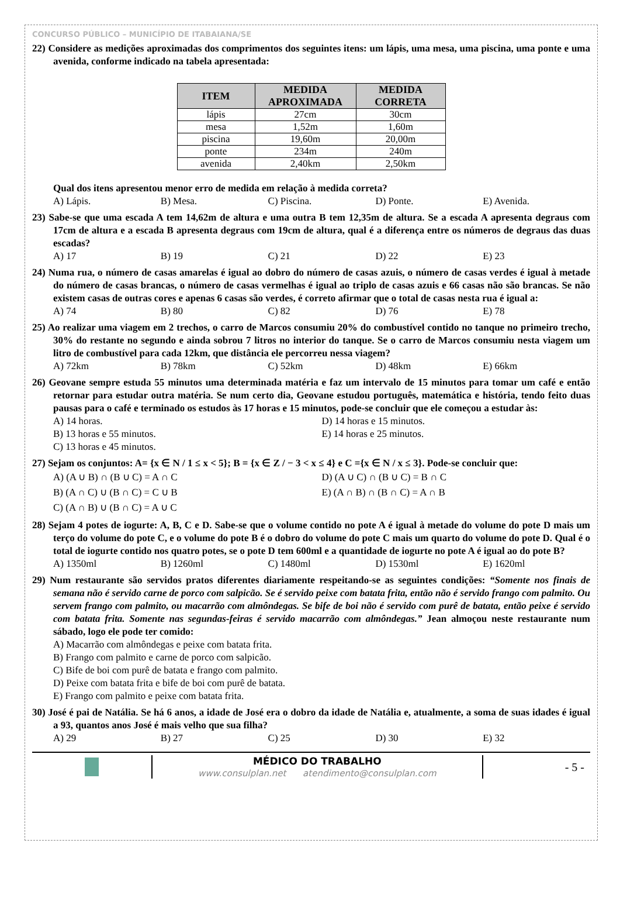CONCURSO PÚBLICO – MUNICÍPIO DE ITABAIANA/SE
22) Considere as medições aproximadas dos comprimentos dos seguintes itens: um lápis, uma mesa, uma piscina, uma ponte e uma avenida, conforme indicado na tabela apresentada:
| ITEM | MEDIDA APROXIMADA | MEDIDA CORRETA |
| --- | --- | --- |
| lápis | 27cm | 30cm |
| mesa | 1,52m | 1,60m |
| piscina | 19,60m | 20,00m |
| ponte | 234m | 240m |
| avenida | 2,40km | 2,50km |
Qual dos itens apresentou menor erro de medida em relação à medida correta?
A) Lápis. B) Mesa. C) Piscina. D) Ponte. E) Avenida.
23) Sabe-se que uma escada A tem 14,62m de altura e uma outra B tem 12,35m de altura. Se a escada A apresenta degraus com 17cm de altura e a escada B apresenta degraus com 19cm de altura, qual é a diferença entre os números de degraus das duas escadas?
A) 17 B) 19 C) 21 D) 22 E) 23
24) Numa rua, o número de casas amarelas é igual ao dobro do número de casas azuis, o número de casas verdes é igual à metade do número de casas brancas, o número de casas vermelhas é igual ao triplo de casas azuis e 66 casas não são brancas. Se não existem casas de outras cores e apenas 6 casas são verdes, é correto afirmar que o total de casas nesta rua é igual a:
A) 74 B) 80 C) 82 D) 76 E) 78
25) Ao realizar uma viagem em 2 trechos, o carro de Marcos consumiu 20% do combustível contido no tanque no primeiro trecho, 30% do restante no segundo e ainda sobrou 7 litros no interior do tanque. Se o carro de Marcos consumiu nesta viagem um litro de combustível para cada 12km, que distância ele percorreu nessa viagem?
A) 72km B) 78km C) 52km D) 48km E) 66km
26) Geovane sempre estuda 55 minutos uma determinada matéria e faz um intervalo de 15 minutos para tomar um café e então retornar para estudar outra matéria. Se num certo dia, Geovane estudou português, matemática e história, tendo feito duas pausas para o café e terminado os estudos às 17 horas e 15 minutos, pode-se concluir que ele começou a estudar às:
A) 14 horas. D) 14 horas e 15 minutos. B) 13 horas e 55 minutos. E) 14 horas e 25 minutos. C) 13 horas e 45 minutos.
27) Sejam os conjuntos: A= {x ∈ N / 1 ≤ x < 5}; B = {x ∈ Z / − 3 < x ≤ 4} e C ={x ∈ N / x ≤ 3}. Pode-se concluir que:
A) (A ∪ B) ∩ (B ∪ C) = A ∩ C D) (A ∪ C) ∩ (B ∪ C) = B ∩ C B) (A ∩ C) ∪ (B ∩ C) = C ∪ B E) (A ∩ B) ∩ (B ∩ C) = A ∩ B C) (A ∩ B) ∪ (B ∩ C) = A ∪ C
28) Sejam 4 potes de iogurte: A, B, C e D. Sabe-se que o volume contido no pote A é igual à metade do volume do pote D mais um terço do volume do pote C, e o volume do pote B é o dobro do volume do pote C mais um quarto do volume do pote D. Qual é o total de iogurte contido nos quatro potes, se o pote D tem 600ml e a quantidade de iogurte no pote A é igual ao do pote B?
A) 1350ml B) 1260ml C) 1480ml D) 1530ml E) 1620ml
29) Num restaurante são servidos pratos diferentes diariamente respeitando-se as seguintes condições: “Somente nos finais de semana não é servido carne de porco com salpicão. Se é servido peixe com batata frita, então não é servido frango com palmito. Ou servem frango com palmito, ou macarrão com almôndegas. Se bife de boi não é servido com purê de batata, então peixe é servido com batata frita. Somente nas segundas-feiras é servido macarrão com almôndegas.” Jean almoçou neste restaurante num sábado, logo ele pode ter comido:
A) Macarrão com almôndegas e peixe com batata frita.
B) Frango com palmito e carne de porco com salpicão.
C) Bife de boi com purê de batata e frango com palmito.
D) Peixe com batata frita e bife de boi com purê de batata.
E) Frango com palmito e peixe com batata frita.
30) José é pai de Natália. Se há 6 anos, a idade de José era o dobro da idade de Natália e, atualmente, a soma de suas idades é igual a 93, quantos anos José é mais velho que sua filha?
A) 29 B) 27 C) 25 D) 30 E) 32
MÉDICO DO TRABALHO
www.consulplan.net atendimento@consulplan.com
- 5 -